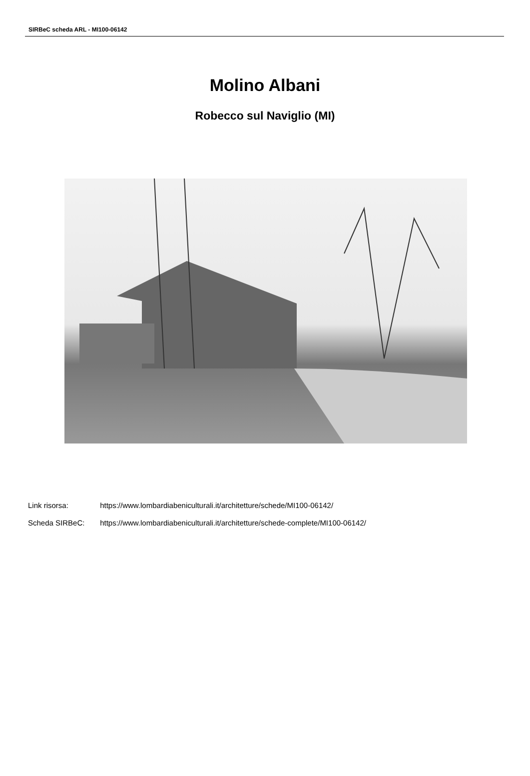SIRBeC scheda ARL - MI100-06142
Molino Albani
Robecco sul Naviglio (MI)
Link risorsa: https://www.lombardiabeniculturali.it/architetture/schede/MI100-06142/
Scheda SIRBeC: https://www.lombardiabeniculturali.it/architetture/schede-complete/MI100-06142/